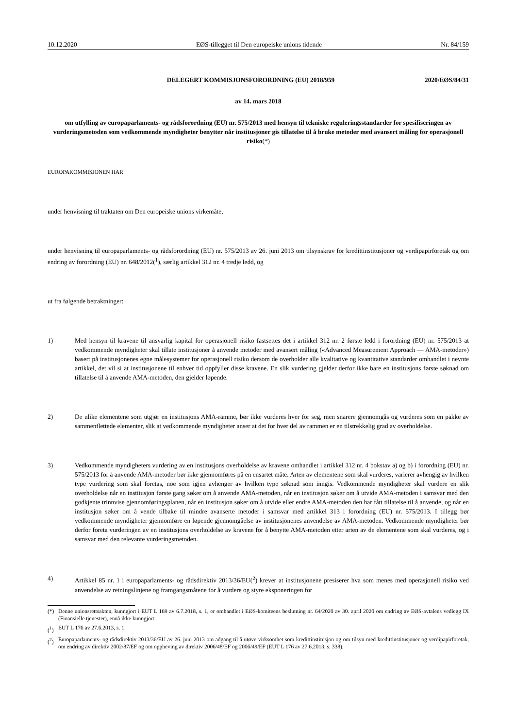10.12.2020 EØS-tillegget til Den europeiske unions tidende Nr. 84/159
DELEGERT KOMMISJONSFORORDNING (EU) 2018/959 2020/EØS/84/31
av 14. mars 2018
om utfylling av europaparlaments- og rådsforordning (EU) nr. 575/2013 med hensyn til tekniske reguleringsstandarder for spesifiseringen av vurderingsmetoden som vedkommende myndigheter benytter når institusjoner gis tillatelse til å bruke metoder med avansert måling for operasjonell risiko(*)
EUROPAKOMMISJONEN HAR
under henvisning til traktaten om Den europeiske unions virkemåte,
under henvisning til europaparlaments- og rådsforordning (EU) nr. 575/2013 av 26. juni 2013 om tilsynskrav for kreditt­institusjoner og verdipapirforetak og om endring av forordning (EU) nr. 648/2012(<sup>1</sup>), særlig artikkel 312 nr. 4 tredje ledd, og
ut fra følgende betraktninger:
1) Med hensyn til kravene til ansvarlig kapital for operasjonell risiko fastsettes det i artikkel 312 nr. 2 første ledd i forordning (EU) nr. 575/2013 at vedkommende myndigheter skal tillate institusjoner å anvende metoder med avansert måling («Advanced Measurement Approach — AMA-metoder») basert på institusjonenes egne målesystemer for operasjonell risiko dersom de overholder alle kvalitative og kvantitative standarder omhandlet i nevnte artikkel, det vil si at institusjonene til enhver tid oppfyller disse kravene. En slik vurdering gjelder derfor ikke bare en institusjons første søknad om tillatelse til å anvende AMA-metoden, den gjelder løpende.
2) De ulike elementene som utgjør en institusjons AMA-ramme, bør ikke vurderes hver for seg, men snarere gjennomgås og vurderes som en pakke av sammenflettede elementer, slik at vedkommende myndigheter anser at det for hver del av rammen er en tilstrekkelig grad av overholdelse.
3) Vedkommende myndigheters vurdering av en institusjons overholdelse av kravene omhandlet i artikkel 312 nr. 4 bokstav a) og b) i forordning (EU) nr. 575/2013 for å anvende AMA-metoder bør ikke gjennomføres på en ensartet måte. Arten av elementene som skal vurderes, varierer avhengig av hvilken type vurdering som skal foretas, noe som igjen avhenger av hvilken type søknad som inngis. Vedkommende myndigheter skal vurdere en slik overholdelse når en institusjon første gang søker om å anvende AMA-metoden, når en institusjon søker om å utvide AMA-metoden i samsvar med den godkjente trinnvise gjennomføringsplanen, når en institusjon søker om å utvide eller endre AMA-metoden den har fått tillatelse til å anvende, og når en institusjon søker om å vende tilbake til mindre avanserte metoder i samsvar med artikkel 313 i forordning (EU) nr. 575/2013. I tillegg bør vedkommende myndigheter gjennomføre en løpende gjennomgåelse av institusjonenes anvendelse av AMA-metoden. Vedkommende myndigheter bør derfor foreta vurderingen av en institusjons overholdelse av kravene for å benytte AMA-metoden etter arten av de elementene som skal vurderes, og i samsvar med den relevante vurderingsmetoden.
4) Artikkel 85 nr. 1 i europaparlaments- og rådsdirektiv 2013/36/EU(<sup>2</sup>) krever at institusjonene presiserer hva som menes med operasjonell risiko ved anvendelse av retningslinjene og framgangsmåtene for å vurdere og styre eksponeringen for
(*) Denne unionsrettsakten, kunngjort i EUT L 169 av 6.7.2018, s. 1, er omhandlet i EØS-komiteens beslutning nr. 64/2020 av 30. april 2020 om endring av EØS-avtalens vedlegg IX (Finansielle tjenester), ennå ikke kunngjort.
(<sup>1</sup>) EUT L 176 av 27.6.2013, s. 1.
(<sup>2</sup>) Europaparlaments- og rådsdirektiv 2013/36/EU av 26. juni 2013 om adgang til å utøve virksomhet som kredittinstitusjon og om tilsyn med kredittinstitusjoner og verdipapirforetak, om endring av direktiv 2002/87/EF og om oppheving av direktiv 2006/48/EF og 2006/49/EF (EUT L 176 av 27.6.2013, s. 338).